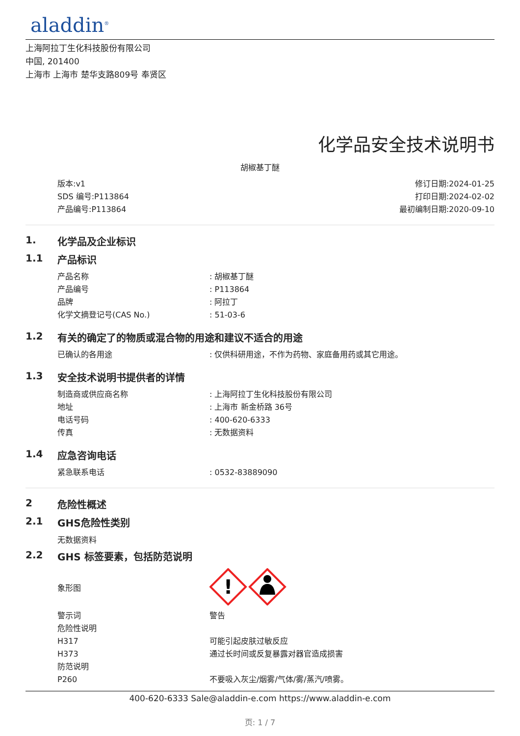aladdin<sup>®</sup>
上海阿拉丁生化科技股份有限公司
中国, 201400
上海市 上海市 楚华支路809号 奉贤区
化学品安全技术说明书
胡椒基丁醚
版本:v1
SDS 编号:P113864
产品编号:P113864
修订日期:2024-01-25
打印日期:2024-02-02
最初编制日期:2020-09-10
1. 化学品及企业标识
1.1 产品标识
| 产品名称 | : 胡椒基丁醚 |
| 产品编号 | : P113864 |
| 品牌 | : 阿拉丁 |
| 化学文摘登记号(CAS No.) | : 51-03-6 |
1.2 有关的确定了的物质或混合物的用途和建议不适合的用途
| 已确认的各用途 | : 仅供科研用途，不作为药物、家庭备用药或其它用途。 |
1.3 安全技术说明书提供者的详情
| 制造商或供应商名称 | : 上海阿拉丁生化科技股份有限公司 |
| 地址 | : 上海市 新金桥路 36号 |
| 电话号码 | : 400-620-6333 |
| 传真 | : 无数据资料 |
1.4 应急咨询电话
| 紧急联系电话 | : 0532-83889090 |
2 危险性概述
2.1 GHS危险性类别
无数据资料
2.2 GHS 标签要素，包括防范说明
| 象形图 | ! |
| 警示词 | 警告 |
| 危险性说明 | |
| H317 | 可能引起皮肤过敏反应 |
| H373 | 通过长时间或反复暴露对器官造成损害 |
| 防范说明 | |
| P260 | 不要吸入灰尘/烟雾/气体/雾/蒸汽/喷雾。 |
400-620-6333 Sale@aladdin-e.com https://www.aladdin-e.com
页: 1 / 7